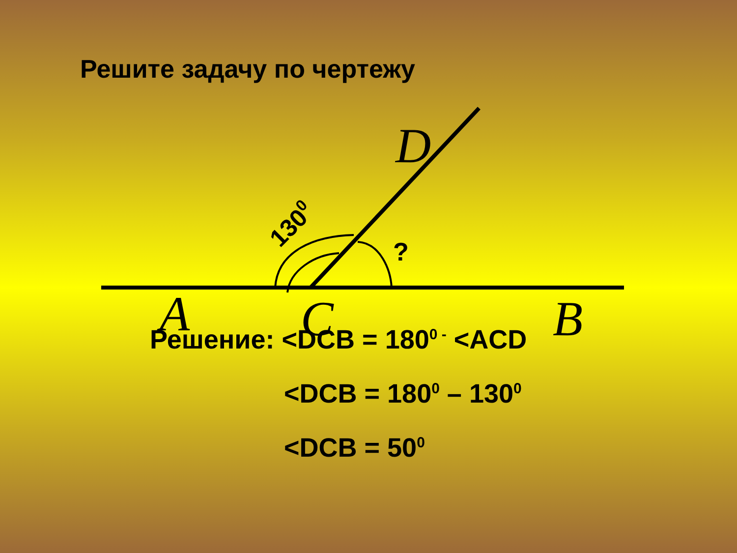Решите задачу по чертежу
?
1300
D
A
C
B
Решение: <DCB = 180<sup>0 -</sup> <ACD
<DCB = 180<sup>0</sup> – 130<sup>0</sup>
<DCB = 50<sup>0</sup>